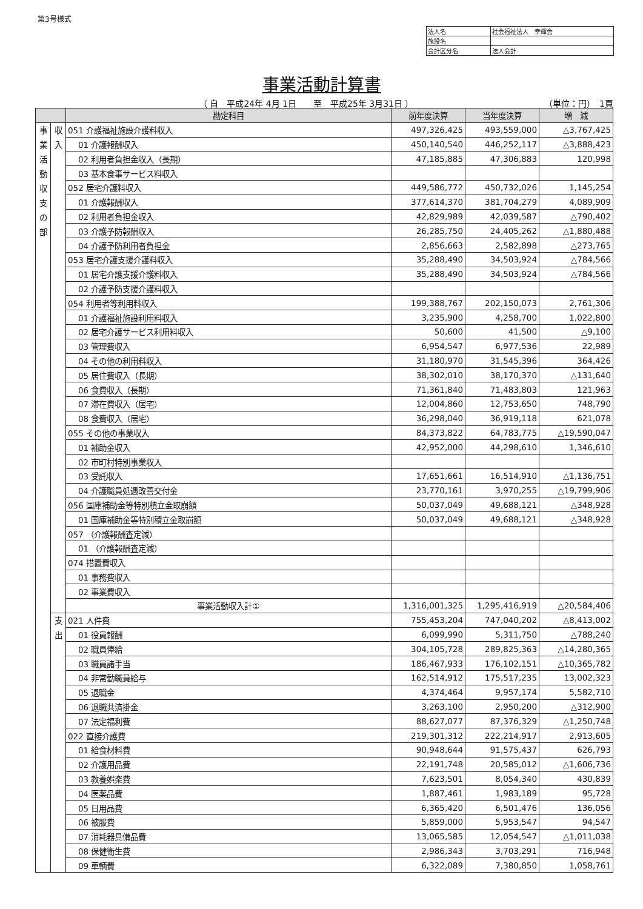第3号様式
| 法人名 | 社会福祉法人 幸輝会 |
| 施設名 | |
| 会計区分名 | 法人会計 |
事業活動計算書
（ 自　平成24年 4月 1日　　至　平成25年 3月31日 ）
（単位：円）　1頁
| | | 勘定科目 | 前年度決算 | 当年度決算 | 増 減 |
| --- | --- | --- | --- | --- | --- |
| 事 業 活 動 収 支 の 部 | 収 入 | 051 介護福祉施設介護料収入 | 497,326,425 | 493,559,000 | △3,767,425 |
| | | 01 介護報酬収入 | 450,140,540 | 446,252,117 | △3,888,423 |
| | | 02 利用者負担金収入（長期） | 47,185,885 | 47,306,883 | 120,998 |
| | | 03 基本食事サービス料収入 | | | |
| | | 052 居宅介護料収入 | 449,586,772 | 450,732,026 | 1,145,254 |
| | | 01 介護報酬収入 | 377,614,370 | 381,704,279 | 4,089,909 |
| | | 02 利用者負担金収入 | 42,829,989 | 42,039,587 | △790,402 |
| | | 03 介護予防報酬収入 | 26,285,750 | 24,405,262 | △1,880,488 |
| | | 04 介護予防利用者負担金 | 2,856,663 | 2,582,898 | △273,765 |
| | | 053 居宅介護支援介護料収入 | 35,288,490 | 34,503,924 | △784,566 |
| | | 01 居宅介護支援介護料収入 | 35,288,490 | 34,503,924 | △784,566 |
| | | 02 介護予防支援介護料収入 | | | |
| | | 054 利用者等利用料収入 | 199,388,767 | 202,150,073 | 2,761,306 |
| | | 01 介護福祉施設利用料収入 | 3,235,900 | 4,258,700 | 1,022,800 |
| | | 02 居宅介護サービス利用料収入 | 50,600 | 41,500 | △9,100 |
| | | 03 管理費収入 | 6,954,547 | 6,977,536 | 22,989 |
| | | 04 その他の利用料収入 | 31,180,970 | 31,545,396 | 364,426 |
| | | 05 居住費収入（長期） | 38,302,010 | 38,170,370 | △131,640 |
| | | 06 食費収入（長期） | 71,361,840 | 71,483,803 | 121,963 |
| | | 07 滞在費収入（居宅） | 12,004,860 | 12,753,650 | 748,790 |
| | | 08 食費収入（居宅） | 36,298,040 | 36,919,118 | 621,078 |
| | | 055 その他の事業収入 | 84,373,822 | 64,783,775 | △19,590,047 |
| | | 01 補助金収入 | 42,952,000 | 44,298,610 | 1,346,610 |
| | | 02 市町村特別事業収入 | | | |
| | | 03 受託収入 | 17,651,661 | 16,514,910 | △1,136,751 |
| | | 04 介護職員処遇改善交付金 | 23,770,161 | 3,970,255 | △19,799,906 |
| | | 056 国庫補助金等特別積立金取崩額 | 50,037,049 | 49,688,121 | △348,928 |
| | | 01 国庫補助金等特別積立金取崩額 | 50,037,049 | 49,688,121 | △348,928 |
| | | 057 （介護報酬査定減） | | | |
| | | 01 （介護報酬査定減） | | | |
| | | 074 措置費収入 | | | |
| | | 01 事務費収入 | | | |
| | | 02 事業費収入 | | | |
| | | 事業活動収入計① | 1,316,001,325 | 1,295,416,919 | △20,584,406 |
| | 支 出 | 021 人件費 | 755,453,204 | 747,040,202 | △8,413,002 |
| | | 01 役員報酬 | 6,099,990 | 5,311,750 | △788,240 |
| | | 02 職員俸給 | 304,105,728 | 289,825,363 | △14,280,365 |
| | | 03 職員諸手当 | 186,467,933 | 176,102,151 | △10,365,782 |
| | | 04 非常勤職員給与 | 162,514,912 | 175,517,235 | 13,002,323 |
| | | 05 退職金 | 4,374,464 | 9,957,174 | 5,582,710 |
| | | 06 退職共済掛金 | 3,263,100 | 2,950,200 | △312,900 |
| | | 07 法定福利費 | 88,627,077 | 87,376,329 | △1,250,748 |
| | | 022 直接介護費 | 219,301,312 | 222,214,917 | 2,913,605 |
| | | 01 給食材料費 | 90,948,644 | 91,575,437 | 626,793 |
| | | 02 介護用品費 | 22,191,748 | 20,585,012 | △1,606,736 |
| | | 03 教養娯楽費 | 7,623,501 | 8,054,340 | 430,839 |
| | | 04 医薬品費 | 1,887,461 | 1,983,189 | 95,728 |
| | | 05 日用品費 | 6,365,420 | 6,501,476 | 136,056 |
| | | 06 被服費 | 5,859,000 | 5,953,547 | 94,547 |
| | | 07 消耗器具備品費 | 13,065,585 | 12,054,547 | △1,011,038 |
| | | 08 保健衛生費 | 2,986,343 | 3,703,291 | 716,948 |
| | | 09 車輌費 | 6,322,089 | 7,380,850 | 1,058,761 |